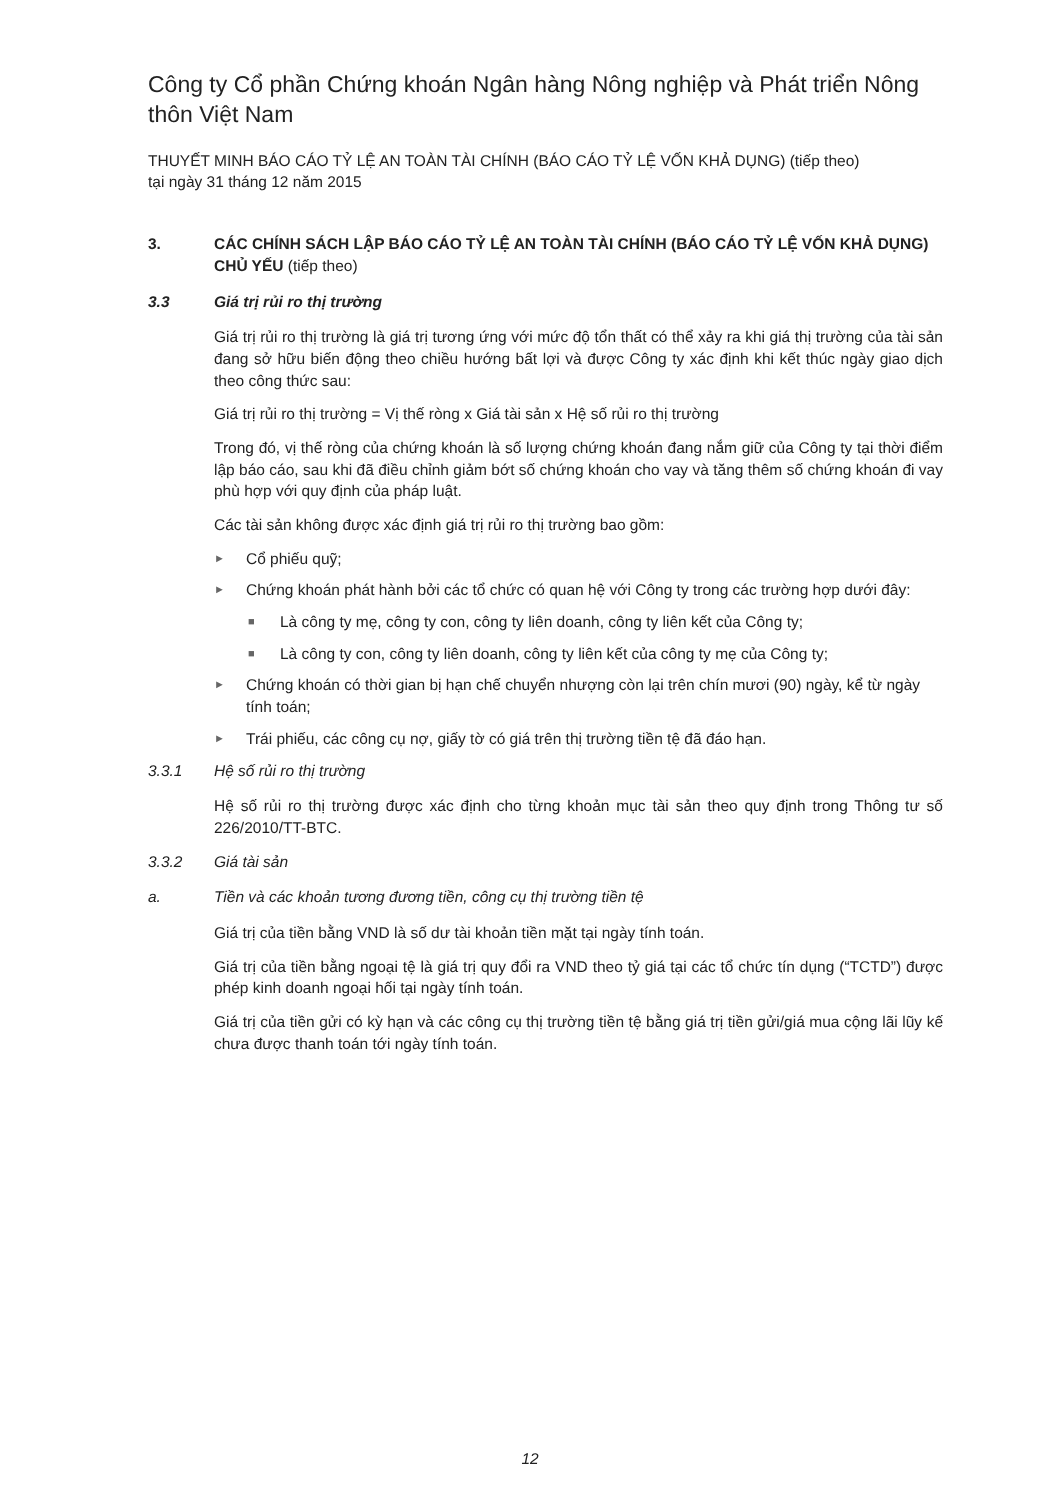Công ty Cổ phần Chứng khoán Ngân hàng Nông nghiệp và Phát triển Nông thôn Việt Nam
THUYẾT MINH BÁO CÁO TỶ LỆ AN TOÀN TÀI CHÍNH (BÁO CÁO TỶ LỆ VỐN KHẢ DỤNG) (tiếp theo)
tại ngày 31 tháng 12 năm 2015
3. CÁC CHÍNH SÁCH LẬP BÁO CÁO TỶ LỆ AN TOÀN TÀI CHÍNH (BÁO CÁO TỶ LỆ VỐN KHẢ DỤNG) CHỦ YẾU (tiếp theo)
3.3 Giá trị rủi ro thị trường
Giá trị rủi ro thị trường là giá trị tương ứng với mức độ tổn thất có thể xảy ra khi giá thị trường của tài sản đang sở hữu biến động theo chiều hướng bất lợi và được Công ty xác định khi kết thúc ngày giao dịch theo công thức sau:
Giá trị rủi ro thị trường = Vị thế ròng x Giá tài sản x Hệ số rủi ro thị trường
Trong đó, vị thế ròng của chứng khoán là số lượng chứng khoán đang nắm giữ của Công ty tại thời điểm lập báo cáo, sau khi đã điều chỉnh giảm bớt số chứng khoán cho vay và tăng thêm số chứng khoán đi vay phù hợp với quy định của pháp luật.
Các tài sản không được xác định giá trị rủi ro thị trường bao gồm:
► Cổ phiếu quỹ;
► Chứng khoán phát hành bởi các tổ chức có quan hệ với Công ty trong các trường hợp dưới đây:
■ Là công ty mẹ, công ty con, công ty liên doanh, công ty liên kết của Công ty;
■ Là công ty con, công ty liên doanh, công ty liên kết của công ty mẹ của Công ty;
► Chứng khoán có thời gian bị hạn chế chuyển nhượng còn lại trên chín mươi (90) ngày, kể từ ngày tính toán;
► Trái phiếu, các công cụ nợ, giấy tờ có giá trên thị trường tiền tệ đã đáo hạn.
3.3.1 Hệ số rủi ro thị trường
Hệ số rủi ro thị trường được xác định cho từng khoản mục tài sản theo quy định trong Thông tư số 226/2010/TT-BTC.
3.3.2 Giá tài sản
a. Tiền và các khoản tương đương tiền, công cụ thị trường tiền tệ
Giá trị của tiền bằng VND là số dư tài khoản tiền mặt tại ngày tính toán.
Giá trị của tiền bằng ngoại tệ là giá trị quy đổi ra VND theo tỷ giá tại các tổ chức tín dụng (“TCTD”) được phép kinh doanh ngoại hối tại ngày tính toán.
Giá trị của tiền gửi có kỳ hạn và các công cụ thị trường tiền tệ bằng giá trị tiền gửi/giá mua cộng lãi lũy kế chưa được thanh toán tới ngày tính toán.
12